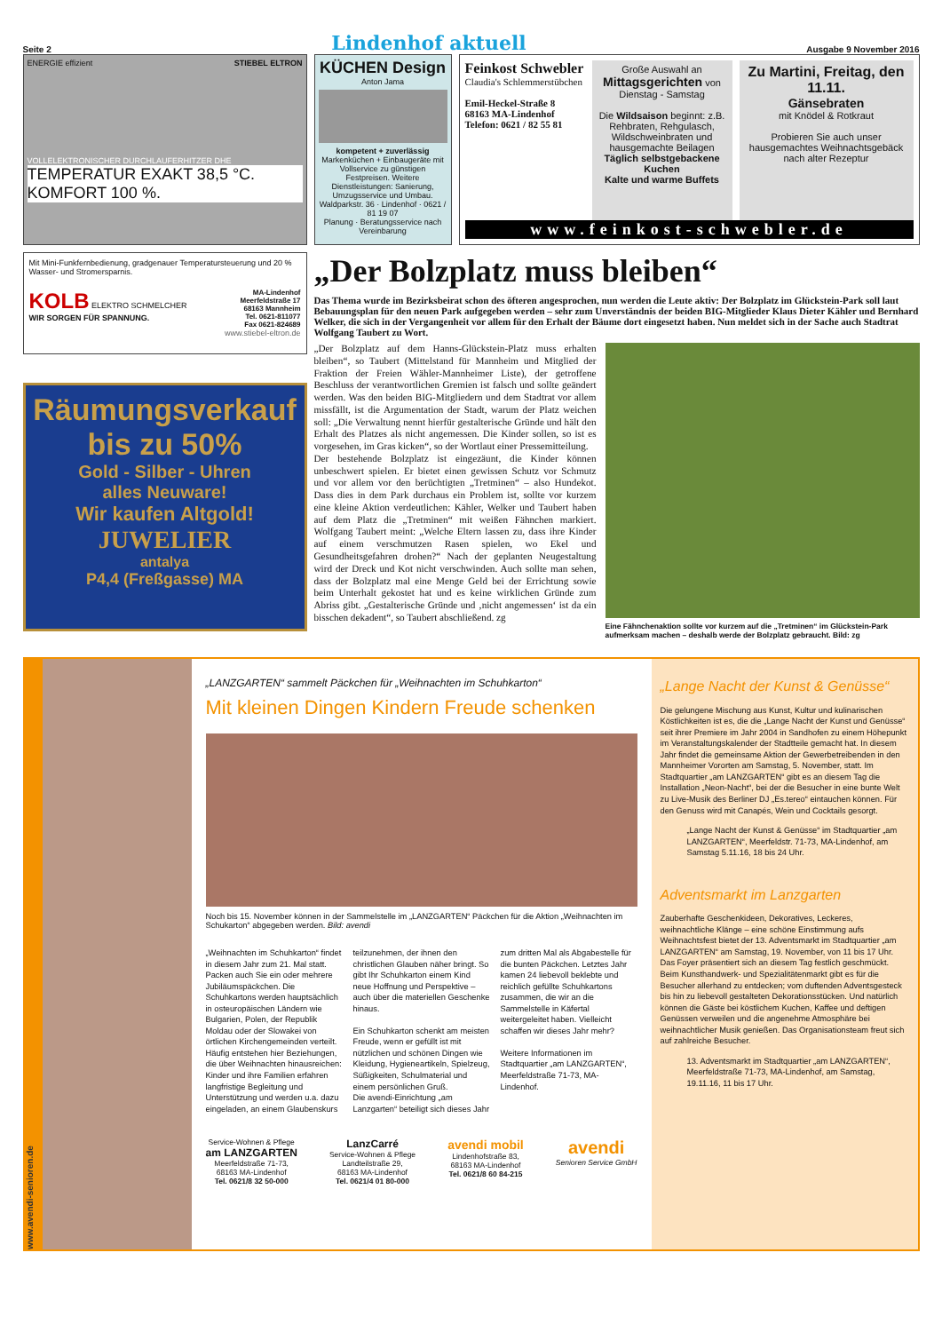Seite 2 Lindenhof aktuell Ausgabe 9 November 2016
ENERGIE effizient STIEBEL ELTRON
VOLLELEKTRONISCHER DURCHLAUFERHITZER DHE
TEMPERATUR EXAKT 38,5 °C. KOMFORT 100 %.
KÜCHEN Design
Anton Jama
kompetent + zuverlässig
Markenküchen + Einbaugeräte mit Vollservice zu günstigen Festpreisen. Weitere Dienstleistungen: Sanierung, Umzugsservice und Umbau.
Waldparkstr. 36 · Lindenhof · 0621 / 81 19 07
Planung · Beratungsservice nach Vereinbarung
Feinkost Schwebler
Claudia's Schlemmerstübchen
Emil-Heckel-Straße 8
68163 MA-Lindenhof
Telefon: 0621 / 82 55 81
Große Auswahl an Mittagsgerichten von Dienstag - Samstag
Die Wildsaison beginnt: z.B. Rehbraten, Rehgulasch, Wildschweinbraten und hausgemachte Beilagen
Täglich selbstgebackene Kuchen
Kalte und warme Buffets
Zu Martini, Freitag, den 11.11.
Gänsebraten
mit Knödel & Rotkraut
Probieren Sie auch unser hausgemachtes Weihnachtsgebäck nach alter Rezeptur
www.feinkost-schwebler.de
Mit Mini-Funkfernbedienung, gradgenauer Temperatursteuerung und 20 % Wasser- und Stromersparnis.
KOLB ELEKTRO SCHMELCHER
WIR SORGEN FÜR SPANNUNG.
MA-Lindenhof
Meerfeldstraße 17
68163 Mannheim
Tel. 0621-811077
Fax 0621-824689
www.stiebel-eltron.de
Räumungsverkauf bis zu 50%
Gold - Silber - Uhren
alles Neuware!
Wir kaufen Altgold!
JUWELIER
antalya
P4,4 (Freßgasse) MA
„Der Bolzplatz muss bleiben“
Das Thema wurde im Bezirksbeirat schon des öfteren angesprochen, nun werden die Leute aktiv: Der Bolzplatz im Glückstein-Park soll laut Bebauungsplan für den neuen Park aufgegeben werden – sehr zum Unverständnis der beiden BIG-Mitglieder Klaus Dieter Kähler und Bernhard Welker, die sich in der Vergangenheit vor allem für den Erhalt der Bäume dort eingesetzt haben. Nun meldet sich in der Sache auch Stadtrat Wolfgang Taubert zu Wort.
„Der Bolzplatz auf dem Hanns-Glückstein-Platz muss erhalten bleiben“, so Taubert (Mittelstand für Mannheim und Mitglied der Fraktion der Freien Wähler-Mannheimer Liste), der getroffene Beschluss der verantwortlichen Gremien ist falsch und sollte geändert werden. Was den beiden BIG-Mitgliedern und dem Stadtrat vor allem missfällt, ist die Argumentation der Stadt, warum der Platz weichen soll: „Die Verwaltung nennt hierfür gestalterische Gründe und hält den Erhalt des Platzes als nicht angemessen. Die Kinder sollen, so ist es vorgesehen, im Gras kicken“, so der Wortlaut einer Pressemitteilung.
Der bestehende Bolzplatz ist eingezäunt, die Kinder können unbeschwert spielen. Er bietet einen gewissen Schutz vor Schmutz und vor allem vor den berüchtigten „Tretminen“ – also Hundekot. Dass dies in dem Park durchaus ein Problem ist, sollte vor kurzem eine kleine Aktion verdeutlichen: Kähler, Welker und Taubert haben auf dem Platz die „Tretminen“ mit weißen Fähnchen markiert. Wolfgang Taubert meint: „Welche Eltern lassen zu, dass ihre Kinder auf einem verschmutzen Rasen spielen, wo Ekel und Gesundheitsgefahren drohen?“ Nach der geplanten Neugestaltung wird der Dreck und Kot nicht verschwinden. Auch sollte man sehen, dass der Bolzplatz mal eine Menge Geld bei der Errichtung sowie beim Unterhalt gekostet hat und es keine wirklichen Gründe zum Abriss gibt. „Gestalterische Gründe und ‚nicht angemessen‘ ist da ein bisschen dekadent“, so Taubert abschließend. zg
Eine Fähnchenaktion sollte vor kurzem auf die „Tretminen“ im Glückstein-Park aufmerksam machen – deshalb werde der Bolzplatz gebraucht. Bild: zg
www.avendi-senioren.de
„LANZGARTEN“ sammelt Päckchen für „Weihnachten im Schuhkarton“
Mit kleinen Dingen Kindern Freude schenken
Noch bis 15. November können in der Sammelstelle im „LANZGARTEN“ Päckchen für die Aktion „Weihnachten im Schukarton“ abgegeben werden. Bild: avendi
„Weihnachten im Schuhkarton“ findet in diesem Jahr zum 21. Mal statt. Packen auch Sie ein oder mehrere Jubiläumspäckchen. Die Schuhkartons werden hauptsächlich in osteuropäischen Ländern wie Bulgarien, Polen, der Republik Moldau oder der Slowakei von örtlichen Kirchengemeinden verteilt. Häufig entstehen hier Beziehungen, die über Weihnachten hinausreichen: Kinder und ihre Familien erfahren langfristige Begleitung und Unterstützung und werden u.a. dazu eingeladen, an einem Glaubenskurs teilzunehmen, der ihnen den christlichen Glauben näher bringt. So gibt Ihr Schuhkarton einem Kind neue Hoffnung und Perspektive – auch über die materiellen Geschenke hinaus.
Ein Schuhkarton schenkt am meisten Freude, wenn er gefüllt ist mit nützlichen und schönen Dingen wie Kleidung, Hygieneartikeln, Spielzeug, Süßigkeiten, Schulmaterial und einem persönlichen Gruß.
Die avendi-Einrichtung „am Lanzgarten“ beteiligt sich dieses Jahr zum dritten Mal als Abgabestelle für die bunten Päckchen. Letztes Jahr kamen 24 liebevoll beklebte und reichlich gefüllte Schuhkartons zusammen, die wir an die Sammelstelle in Käfertal weitergeleitet haben. Vielleicht schaffen wir dieses Jahr mehr?
Weitere Informationen im Stadtquartier „am LANZGARTEN“, Meerfeldstraße 71-73, MA-Lindenhof.
Service-Wohnen & Pflege
am LANZGARTEN
Meerfeldstraße 71-73,
68163 MA-Lindenhof
Tel. 0621/8 32 50-000
LanzCarré
Service-Wohnen & Pflege
Landteilstraße 29,
68163 MA-Lindenhof
Tel. 0621/4 01 80-000
avendi mobil
Lindenhofstraße 83,
68163 MA-Lindenhof
Tel. 0621/8 60 84-215
avendi
Senioren Service GmbH
„Lange Nacht der Kunst & Genüsse“
Die gelungene Mischung aus Kunst, Kultur und kulinarischen Köstlichkeiten ist es, die die „Lange Nacht der Kunst und Genüsse“ seit ihrer Premiere im Jahr 2004 in Sandhofen zu einem Höhepunkt im Veranstaltungskalender der Stadtteile gemacht hat. In diesem Jahr findet die gemeinsame Aktion der Gewerbetreibenden in den Mannheimer Vororten am Samstag, 5. November, statt. Im Stadtquartier „am LANZGARTEN“ gibt es an diesem Tag die Installation „Neon-Nacht“, bei der die Besucher in eine bunte Welt zu Live-Musik des Berliner DJ „Es.tereo“ eintauchen können. Für den Genuss wird mit Canapés, Wein und Cocktails gesorgt.
„Lange Nacht der Kunst & Genüsse“ im Stadtquartier „am LANZGARTEN“, Meerfeldstr. 71-73, MA-Lindenhof, am Samstag 5.11.16, 18 bis 24 Uhr.
Adventsmarkt im Lanzgarten
Zauberhafte Geschenkideen, Dekoratives, Leckeres, weihnachtliche Klänge – eine schöne Einstimmung aufs Weihnachtsfest bietet der 13. Adventsmarkt im Stadtquartier „am LANZGARTEN“ am Samstag, 19. November, von 11 bis 17 Uhr. Das Foyer präsentiert sich an diesem Tag festlich geschmückt. Beim Kunsthandwerk- und Spezialitätenmarkt gibt es für die Besucher allerhand zu entdecken; vom duftenden Adventsgesteck bis hin zu liebevoll gestalteten Dekorationsstücken. Und natürlich können die Gäste bei köstlichem Kuchen, Kaffee und deftigen Genüssen verweilen und die angenehme Atmosphäre bei weihnachtlicher Musik genießen. Das Organisationsteam freut sich auf zahlreiche Besucher.
13. Adventsmarkt im Stadtquartier „am LANZGARTEN“, Meerfeldstraße 71-73, MA-Lindenhof, am Samstag, 19.11.16, 11 bis 17 Uhr.